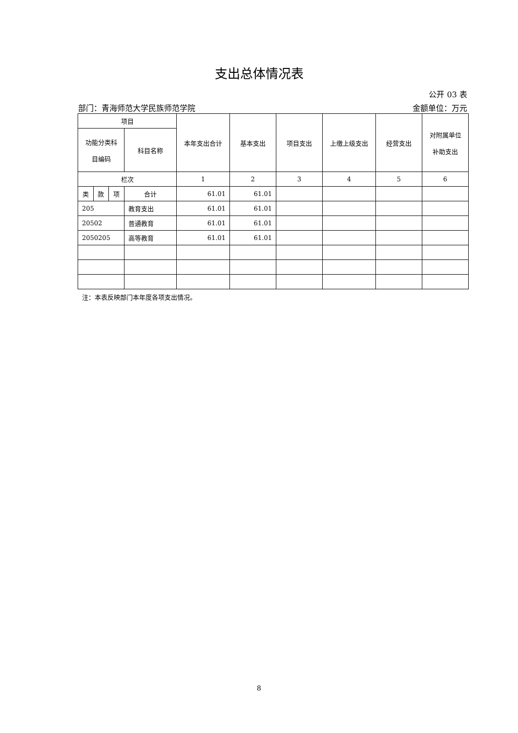支出总体情况表
公开 03 表
部门：青海师范大学民族师范学院 金额单位：万元
| 项目 | | | | 本年支出合计 | 基本支出 | 项目支出 | 上缴上级支出 | 经营支出 | 对附属单位 补助支出 |
| --- | --- | --- | --- | --- | --- | --- | --- | --- | --- |
| 功能分类科 目编码 | | | 科目名称 | | | | | | |
| 栏次 | | | | 1 | 2 | 3 | 4 | 5 | 6 |
| 类 | 款 | 项 | 合计 | 61.01 | 61.01 | | | | |
| 205 | | | 教育支出 | 61.01 | 61.01 | | | | |
| 20502 | | | 普通教育 | 61.01 | 61.01 | | | | |
| 2050205 | | | 高等教育 | 61.01 | 61.01 | | | | |
注：本表反映部门本年度各项支出情况。
8